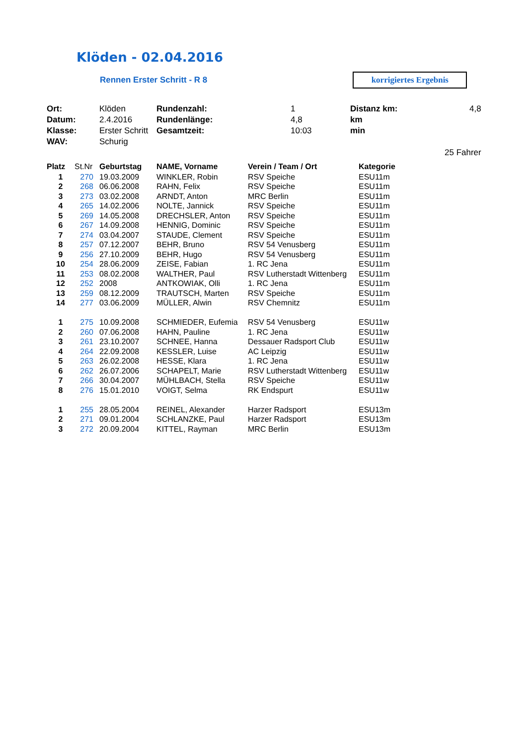Klöden - 02.04.2016
Rennen Erster Schritt - R 8
korrigiertes Ergebnis
| Ort: | Klöden | Rundenzahl: | 1 | Distanz km: | 4,8 |
| Datum: | 2.4.2016 | Rundenlänge: | 4,8 | km | |
| Klasse: | Erster Schritt | Gesamtzeit: | 10:03 | min | |
| WAV: | Schurig | | | | |
| | | | | | 25 Fahrer |
| Platz | St.Nr | Geburtstag | NAME, Vorname | Verein / Team / Ort | Kategorie |
| --- | --- | --- | --- | --- | --- |
| 1 | 270 | 19.03.2009 | WINKLER, Robin | RSV Speiche | ESU11m |
| 2 | 268 | 06.06.2008 | RAHN, Felix | RSV Speiche | ESU11m |
| 3 | 273 | 03.02.2008 | ARNDT, Anton | MRC Berlin | ESU11m |
| 4 | 265 | 14.02.2006 | NOLTE, Jannick | RSV Speiche | ESU11m |
| 5 | 269 | 14.05.2008 | DRECHSLER, Anton | RSV Speiche | ESU11m |
| 6 | 267 | 14.09.2008 | HENNIG, Dominic | RSV Speiche | ESU11m |
| 7 | 274 | 03.04.2007 | STAUDE, Clement | RSV Speiche | ESU11m |
| 8 | 257 | 07.12.2007 | BEHR, Bruno | RSV 54 Venusberg | ESU11m |
| 9 | 256 | 27.10.2009 | BEHR, Hugo | RSV 54 Venusberg | ESU11m |
| 10 | 254 | 28.06.2009 | ZEISE, Fabian | 1. RC Jena | ESU11m |
| 11 | 253 | 08.02.2008 | WALTHER, Paul | RSV Lutherstadt Wittenberg | ESU11m |
| 12 | 252 | 2008 | ANTKOWIAK, Olli | 1. RC Jena | ESU11m |
| 13 | 259 | 08.12.2009 | TRAUTSCH, Marten | RSV Speiche | ESU11m |
| 14 | 277 | 03.06.2009 | MÜLLER, Alwin | RSV Chemnitz | ESU11m |
| 1 | 275 | 10.09.2008 | SCHMIEDER, Eufemia | RSV 54 Venusberg | ESU11w |
| 2 | 260 | 07.06.2008 | HAHN, Pauline | 1. RC Jena | ESU11w |
| 3 | 261 | 23.10.2007 | SCHNEE, Hanna | Dessauer Radsport Club | ESU11w |
| 4 | 264 | 22.09.2008 | KESSLER, Luise | AC Leipzig | ESU11w |
| 5 | 263 | 26.02.2008 | HESSE, Klara | 1. RC Jena | ESU11w |
| 6 | 262 | 26.07.2006 | SCHAPELT, Marie | RSV Lutherstadt Wittenberg | ESU11w |
| 7 | 266 | 30.04.2007 | MÜHLBACH, Stella | RSV Speiche | ESU11w |
| 8 | 276 | 15.01.2010 | VOIGT, Selma | RK Endspurt | ESU11w |
| 1 | 255 | 28.05.2004 | REINEL, Alexander | Harzer Radsport | ESU13m |
| 2 | 271 | 09.01.2004 | SCHLANZKE, Paul | Harzer Radsport | ESU13m |
| 3 | 272 | 20.09.2004 | KITTEL, Rayman | MRC Berlin | ESU13m |